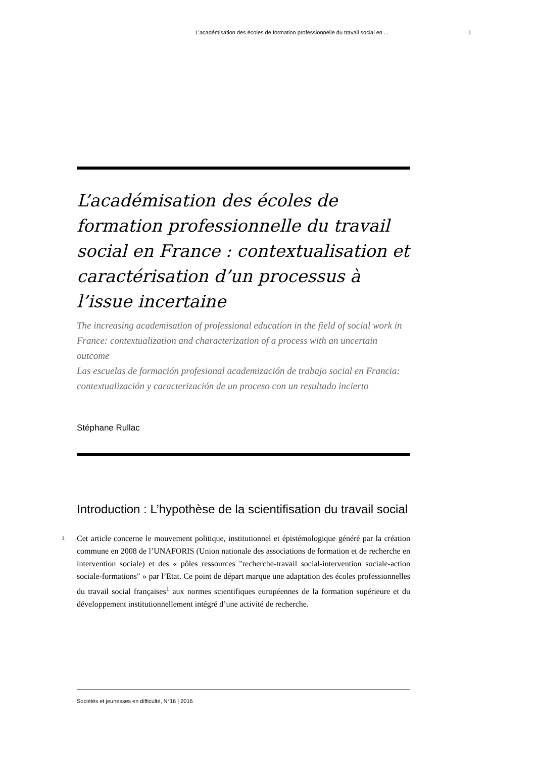L’académisation des écoles de formation professionnelle du travail social en ...
1
L’académisation des écoles de formation professionnelle du travail social en France : contextualisation et caractérisation d’un processus à l’issue incertaine
The increasing academisation of professional education in the field of social work in France: contextualization and characterization of a process with an uncertain outcome
Las escuelas de formación profesional academización de trabajo social en Francia: contextualización y caracterización de un proceso con un resultado incierto
Stéphane Rullac
Introduction : L’hypothèse de la scientifisation du travail social
1
Cet article concerne le mouvement politique, institutionnel et épistémologique généré par la création commune en 2008 de l’UNAFORIS (Union nationale des associations de formation et de recherche en intervention sociale) et des « pôles ressources "recherche-travail social-intervention sociale-action sociale-formations" » par l’Etat. Ce point de départ marque une adaptation des écoles professionnelles du travail social françaises<sup>1</sup> aux normes scientifiques européennes de la formation supérieure et du développement institutionnellement intégré d’une activité de recherche.
Sociétés et jeunesses en difficulté, N°16 | 2016